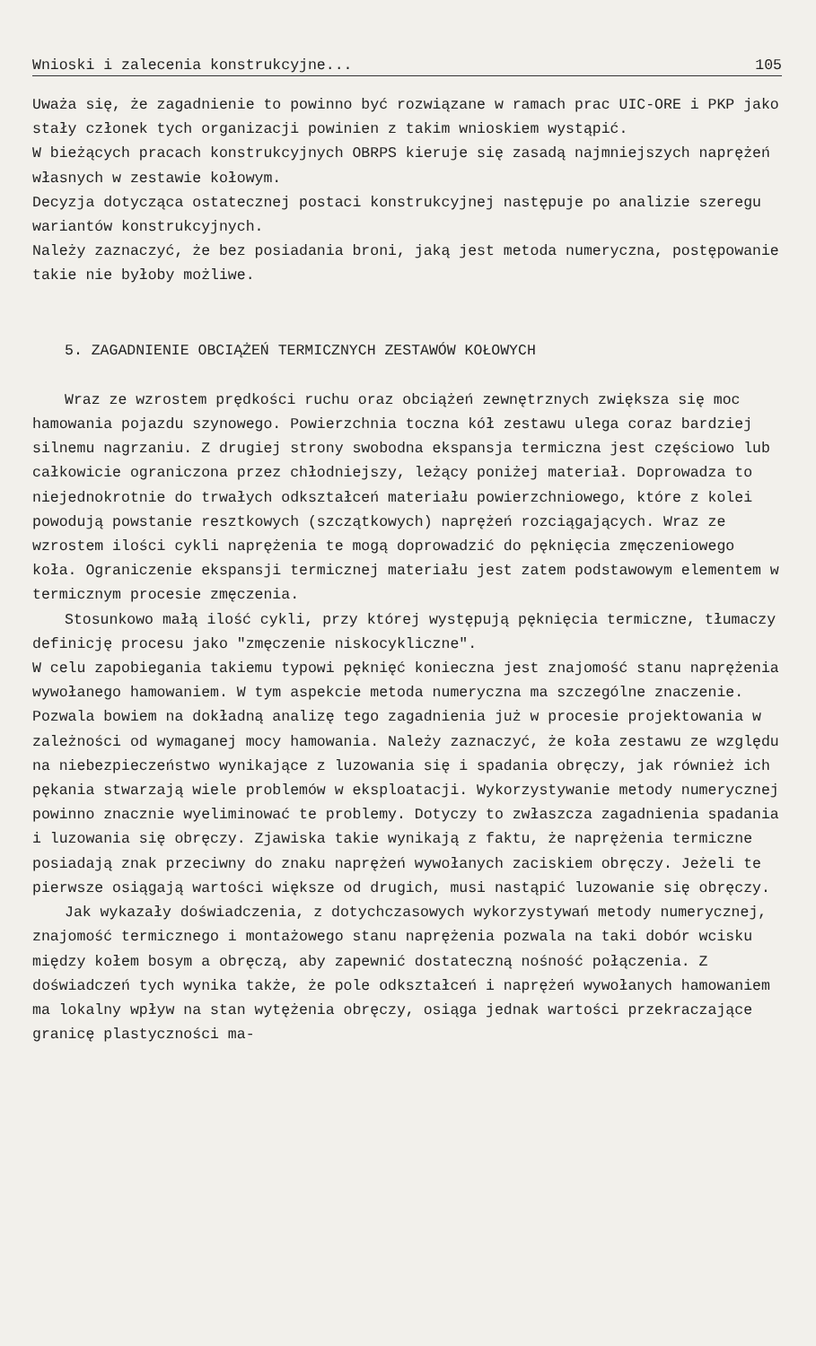Wnioski i zalecenia konstrukcyjne... 105
Uważa się, że zagadnienie to powinno być rozwiązane w ramach prac UIC-ORE i PKP jako stały członek tych organizacji powinien z takim wnioskiem wystąpić.
W bieżących pracach konstrukcyjnych OBRPS kieruje się zasadą najmniejszych naprężeń własnych w zestawie kołowym.
Decyzja dotycząca ostatecznej postaci konstrukcyjnej następuje po analizie szeregu wariantów konstrukcyjnych.
Należy zaznaczyć, że bez posiadania broni, jaką jest metoda numeryczna, postępowanie takie nie byłoby możliwe.
5. ZAGADNIENIE OBCIĄŻEŃ TERMICZNYCH ZESTAWÓW KOŁOWYCH
Wraz ze wzrostem prędkości ruchu oraz obciążeń zewnętrznych zwiększa się moc hamowania pojazdu szynowego. Powierzchnia toczna kół zestawu ulega coraz bardziej silnemu nagrzaniu. Z drugiej strony swobodna ekspansja termiczna jest częściowo lub całkowicie ograniczona przez chłodniejszy, leżący poniżej materiał. Doprowadza to niejednokrotnie do trwałych odkształceń materiału powierzchniowego, które z kolei powodują powstanie resztkowych (szczątkowych) naprężeń rozciągających. Wraz ze wzrostem ilości cykli naprężenia te mogą doprowadzić do pęknięcia zmęczeniowego koła. Ograniczenie ekspansji termicznej materiału jest zatem podstawowym elementem w termicznym procesie zmęczenia.
Stosunkowo małą ilość cykli, przy której występują pęknięcia termiczne, tłumaczy definicję procesu jako "zmęczenie niskocykliczne".
W celu zapobiegania takiemu typowi pęknięć konieczna jest znajomość stanu naprężenia wywołanego hamowaniem. W tym aspekcie metoda numeryczna ma szczególne znaczenie. Pozwala bowiem na dokładną analizę tego zagadnienia już w procesie projektowania w zależności od wymaganej mocy hamowania. Należy zaznaczyć, że koła zestawu ze względu na niebezpieczeństwo wynikające z luzowania się i spadania obręczy, jak również ich pękania stwarzają wiele problemów w eksploatacji. Wykorzystywanie metody numerycznej powinno znacznie wyeliminować te problemy. Dotyczy to zwłaszcza zagadnienia spadania i luzowania się obręczy. Zjawiska takie wynikają z faktu, że naprężenia termiczne posiadają znak przeciwny do znaku naprężeń wywołanych zaciskiem obręczy. Jeżeli te pierwsze osiągają wartości większe od drugich, musi nastąpić luzowanie się obręczy.
Jak wykazały doświadczenia, z dotychczasowych wykorzystywań metody numerycznej, znajomość termicznego i montażowego stanu naprężenia pozwala na taki dobór wcisku między kołem bosym a obręczą, aby zapewnić dostateczną nośność połączenia. Z doświadczeń tych wynika także, że pole odkształceń i naprężeń wywołanych hamowaniem ma lokalny wpływ na stan wytężenia obręczy, osiąga jednak wartości przekraczające granicę plastyczności ma-